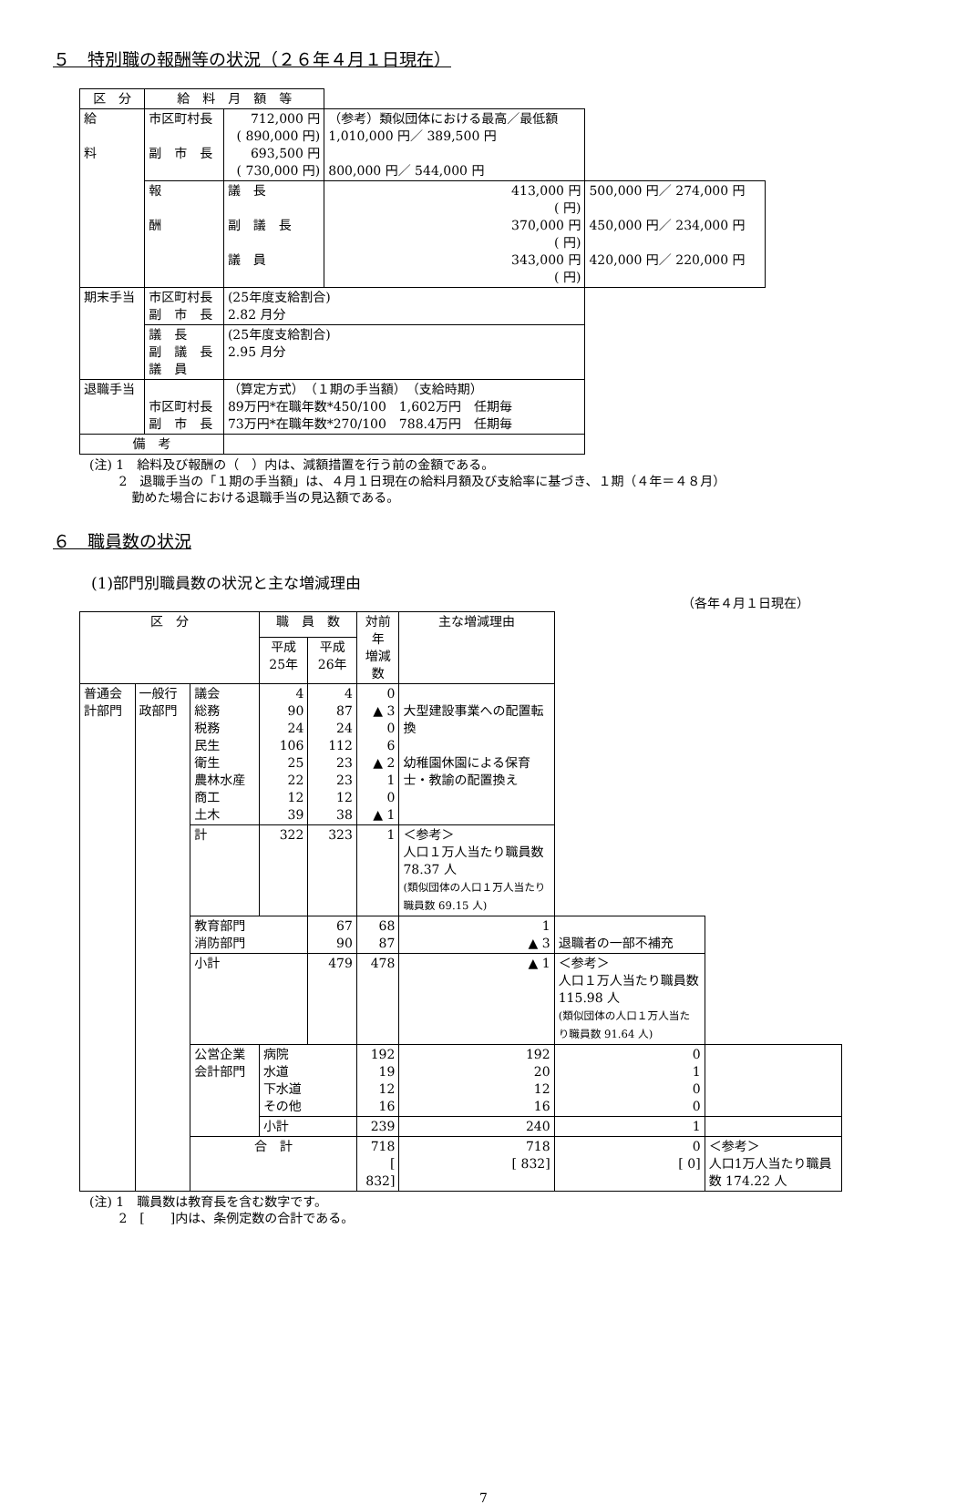５　特別職の報酬等の状況（２６年４月１日現在）
| 区 分 | 給 料 月 額 等 | | | |
| --- | --- | --- | --- | --- |
| 給 料 | 市区町村長 副 市 長 | 712,000 円 ( 890,000 円) 693,500 円 ( 730,000 円) | （参考）類似団体における最高／最低額 1,010,000 円／ 389,500 円 800,000 円／ 544,000 円 | |
| | 報 酬 | 議 長 副 議 長 議 員 | 413,000 円 ( 円) 370,000 円 ( 円) 343,000 円 ( 円) | 500,000 円／ 274,000 円 450,000 円／ 234,000 円 420,000 円／ 220,000 円 |
| 期末手当 | 市区町村長 副 市 長 | (25年度支給割合) 2.82 月分 | | |
| | 議 長 副 議 長 議 員 | (25年度支給割合) 2.95 月分 | | |
| 退職手当 | 市区町村長 副 市 長 | （算定方式） （１期の手当額） （支給時期） 89万円*在職年数*450/100 1,602万円 任期毎 73万円*在職年数*270/100 788.4万円 任期毎 | | |
| 備 考 | | | | |
(注) 1　給料及び報酬の（　）内は、減額措置を行う前の金額である。
　　 2　退職手当の「１期の手当額」は、４月１日現在の給料月額及び支給率に基づき、１期（４年＝４８月）
　　　 勤めた場合における退職手当の見込額である。
６　職員数の状況
(1)部門別職員数の状況と主な増減理由
（各年４月１日現在）
| 区 分 | | | 職 員 数 | | 対前年 増減数 | 主な増減理由 | | |
| --- | --- | --- | --- | --- | --- | --- | --- | --- |
| | | | 平成25年 | 平成26年 | | | | |
| 普通会計部門 | 一般行政部門 | 議会 総務 税務 民生 衛生 農林水産 商工 土木 | 4 90 24 106 25 22 12 39 | 4 87 24 112 23 23 12 38 | 0 ▲ 3 0 6 ▲ 2 1 0 ▲ 1 | 大型建設事業への配置転換 幼稚園休園による保育士・教諭の配置換え | | |
| | | 計 | 322 | 323 | 1 | ＜参考＞ 人口１万人当たり職員数 78.37 人 (類似団体の人口１万人当たり職員数 69.15 人) | | |
| | | 教育部門 消防部門 | | 67 90 | 68 87 | 1 ▲ 3 | 退職者の一部不補充 | |
| | | 小計 | | 479 | 478 | ▲ 1 | ＜参考＞ 人口１万人当たり職員数 115.98 人 (類似団体の人口１万人当たり職員数 91.64 人) | |
| | | 公営企業会計部門 | 病院 水道 下水道 その他 | | 192 19 12 16 | 192 20 12 16 | 0 1 0 0 | |
| | | | 小計 | | 239 | 240 | 1 | |
| | | 合 計 | | | 718 [ 832] | 718 [ 832] | 0 [ 0] | ＜参考＞ 人口1万人当たり職員数 174.22 人 |
(注) 1　職員数は教育長を含む数字です。
　　 2　[　　]内は、条例定数の合計である。
7